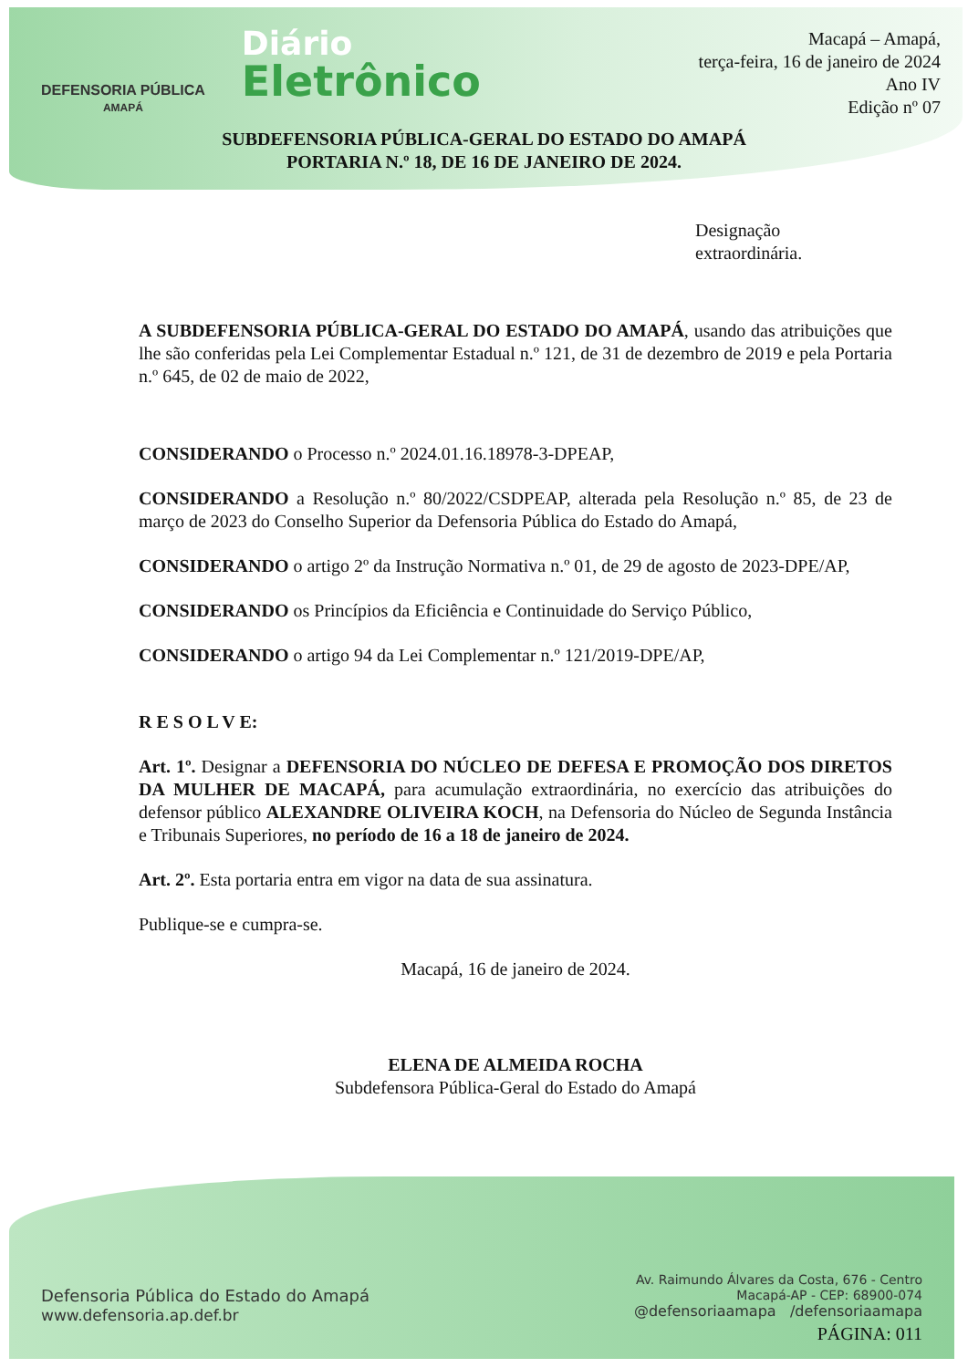DEFENSORIA PÚBLICA
AMAPÁ
Diário
Eletrônico
Macapá – Amapá,
terça-feira, 16 de janeiro de 2024
Ano IV
Edição nº 07
SUBDEFENSORIA PÚBLICA-GERAL DO ESTADO DO AMAPÁ
PORTARIA N.º 18, DE 16 DE JANEIRO DE 2024.
Designação
extraordinária.
A SUBDEFENSORIA PÚBLICA-GERAL DO ESTADO DO AMAPÁ, usando das atribuições que lhe são conferidas pela Lei Complementar Estadual n.º 121, de 31 de dezembro de 2019 e pela Portaria n.º 645, de 02 de maio de 2022,
CONSIDERANDO o Processo n.º 2024.01.16.18978-3-DPEAP,
CONSIDERANDO a Resolução n.º 80/2022/CSDPEAP, alterada pela Resolução n.º 85, de 23 de março de 2023 do Conselho Superior da Defensoria Pública do Estado do Amapá,
CONSIDERANDO o artigo 2º da Instrução Normativa n.º 01, de 29 de agosto de 2023-DPE/AP,
CONSIDERANDO os Princípios da Eficiência e Continuidade do Serviço Público,
CONSIDERANDO o artigo 94 da Lei Complementar n.º 121/2019-DPE/AP,
R E S O L V E:
Art. 1º. Designar a DEFENSORIA DO NÚCLEO DE DEFESA E PROMOÇÃO DOS DIRETOS DA MULHER DE MACAPÁ, para acumulação extraordinária, no exercício das atribuições do defensor público ALEXANDRE OLIVEIRA KOCH, na Defensoria do Núcleo de Segunda Instância e Tribunais Superiores, no período de 16 a 18 de janeiro de 2024.
Art. 2º. Esta portaria entra em vigor na data de sua assinatura.
Publique-se e cumpra-se.
Macapá, 16 de janeiro de 2024.
ELENA DE ALMEIDA ROCHA
Subdefensora Pública-Geral do Estado do Amapá
Defensoria Pública do Estado do Amapá
www.defensoria.ap.def.br
Av. Raimundo Álvares da Costa, 676 - Centro
Macapá-AP - CEP: 68900-074
@defensoriaamapa /defensoriaamapa
PÁGINA: 011